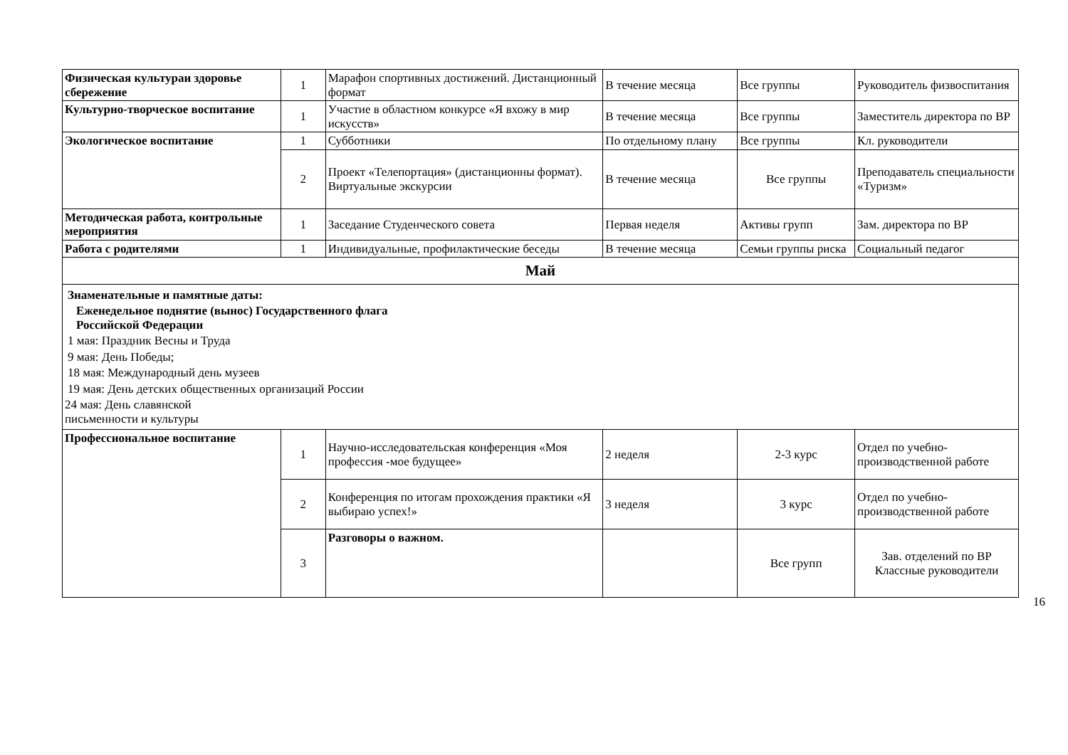| Физическая культураи здоровье сбережение | 1 | Марафон спортивных достижений. Дистанционный формат | В течение месяца | Все группы | Руководитель физвоспитания |
| Культурно-творческое воспитание | 1 | Участие в областном конкурсе «Я вхожу в мир искусств» | В течение месяца | Все группы | Заместитель директора по ВР |
| Экологическое воспитание | 1 | Субботники | По отдельному плану | Все группы | Кл. руководители |
| | 2 | Проект «Телепортация» (дистанционны формат). Виртуальные экскурсии | В течение месяца | Все группы | Преподаватель специальности «Туризм» |
| Методическая работа, контрольные мероприятия | 1 | Заседание Студенческого совета | Первая неделя | Активы групп | Зам. директора по ВР |
| Работа с родителями | 1 | Индивидуальные, профилактические беседы | В течение месяца | Семьи группы риска | Социальный педагог |
| Май | | | | | |
| Знаменательные и памятные даты: Еженедельное поднятие (вынос) Государственного флага Российской Федерации 1 мая: Праздник Весны и Труда 9 мая: День Победы; 18 мая: Международный день музеев 19 мая: День детских общественных организаций России 24 мая: День славянской письменности и культуры | | | | | |
| Профессиональное воспитание | 1 | Научно-исследовательская конференция «Моя профессия -мое будущее» | 2 неделя | 2-3 курс | Отдел по учебно-производственной работе |
| | 2 | Конференция по итогам прохождения практики «Я выбираю успех!» | 3 неделя | 3 курс | Отдел по учебно-производственной работе |
| | 3 | Разговоры о важном. | | Все групп | Зав. отделений по ВР Классные руководители |
16